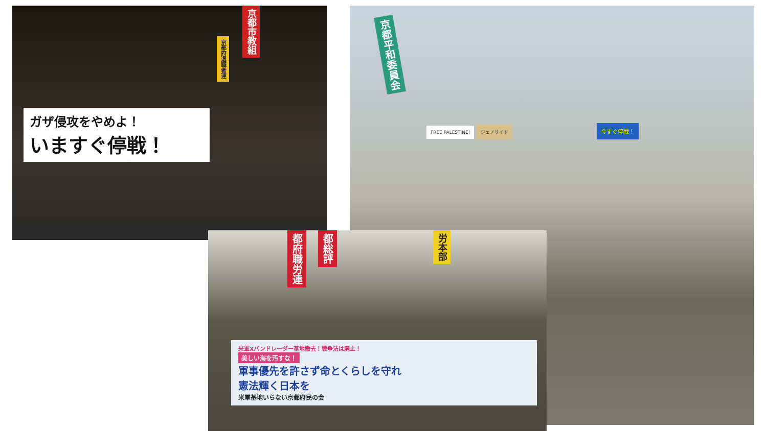京都市教組
京都府退職者連
ガザ侵攻をやめよ！
いますぐ停戦！
京都平和委員会
FREE PALESTINE! ジェノサイド 今すぐ停戦！
都府職労連
都総評
労本部
米軍Xバンドレーダー基地撤去！戦争法は廃止！
美しい海を汚すな！
軍事優先を許さず命とくらしを守れ
憲法輝く日本を
米軍基地いらない京都府民の会